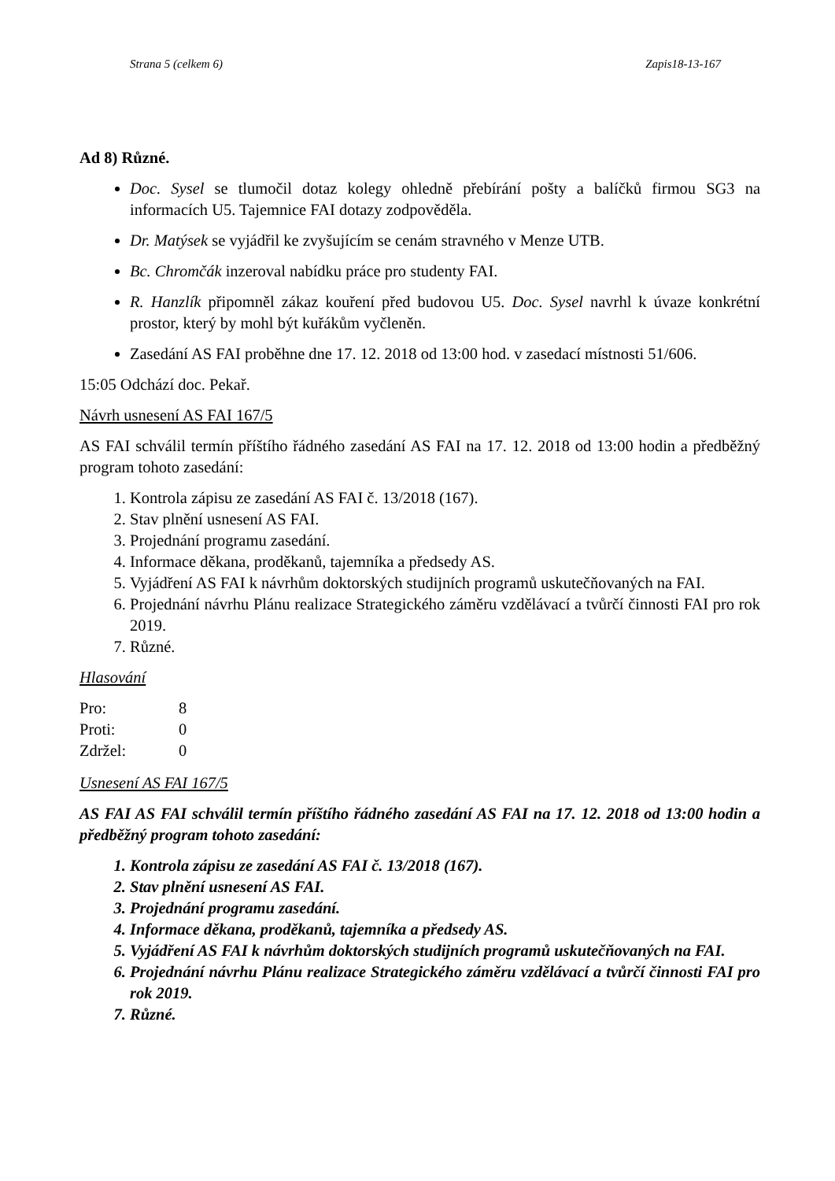Strana 5 (celkem 6) Zapis18-13-167
Ad 8) Různé.
Doc. Sysel se tlumočil dotaz kolegy ohledně přebírání pošty a balíčků firmou SG3 na informacích U5. Tajemnice FAI dotazy zodpověděla.
Dr. Matýsek se vyjádřil ke zvyšujícím se cenám stravného v Menze UTB.
Bc. Chromčák inzeroval nabídku práce pro studenty FAI.
R. Hanzlík připomněl zákaz kouření před budovou U5. Doc. Sysel navrhl k úvaze konkrétní prostor, který by mohl být kuřákům vyčleněn.
Zasedání AS FAI proběhne dne 17. 12. 2018 od 13:00 hod. v zasedací místnosti 51/606.
15:05 Odchází doc. Pekař.
Návrh usnesení AS FAI 167/5
AS FAI schválil termín příštího řádného zasedání AS FAI na 17. 12. 2018 od 13:00 hodin a předběžný program tohoto zasedání:
1. Kontrola zápisu ze zasedání AS FAI č. 13/2018 (167).
2. Stav plnění usnesení AS FAI.
3. Projednání programu zasedání.
4. Informace děkana, proděkanů, tajemníka a předsedy AS.
5. Vyjádření AS FAI k návrhům doktorských studijních programů uskutečňovaných na FAI.
6. Projednání návrhu Plánu realizace Strategického záměru vzdělávací a tvůrčí činnosti FAI pro rok 2019.
7. Různé.
Hlasování
| Pro: | 8 |
| Proti: | 0 |
| Zdržel: | 0 |
Usnesení AS FAI 167/5
AS FAI AS FAI schválil termín příštího řádného zasedání AS FAI na 17. 12. 2018 od 13:00 hodin a předběžný program tohoto zasedání:
1. Kontrola zápisu ze zasedání AS FAI č. 13/2018 (167).
2. Stav plnění usnesení AS FAI.
3. Projednání programu zasedání.
4. Informace děkana, proděkanů, tajemníka a předsedy AS.
5. Vyjádření AS FAI k návrhům doktorských studijních programů uskutečňovaných na FAI.
6. Projednání návrhu Plánu realizace Strategického záměru vzdělávací a tvůrčí činnosti FAI pro rok 2019.
7. Různé.